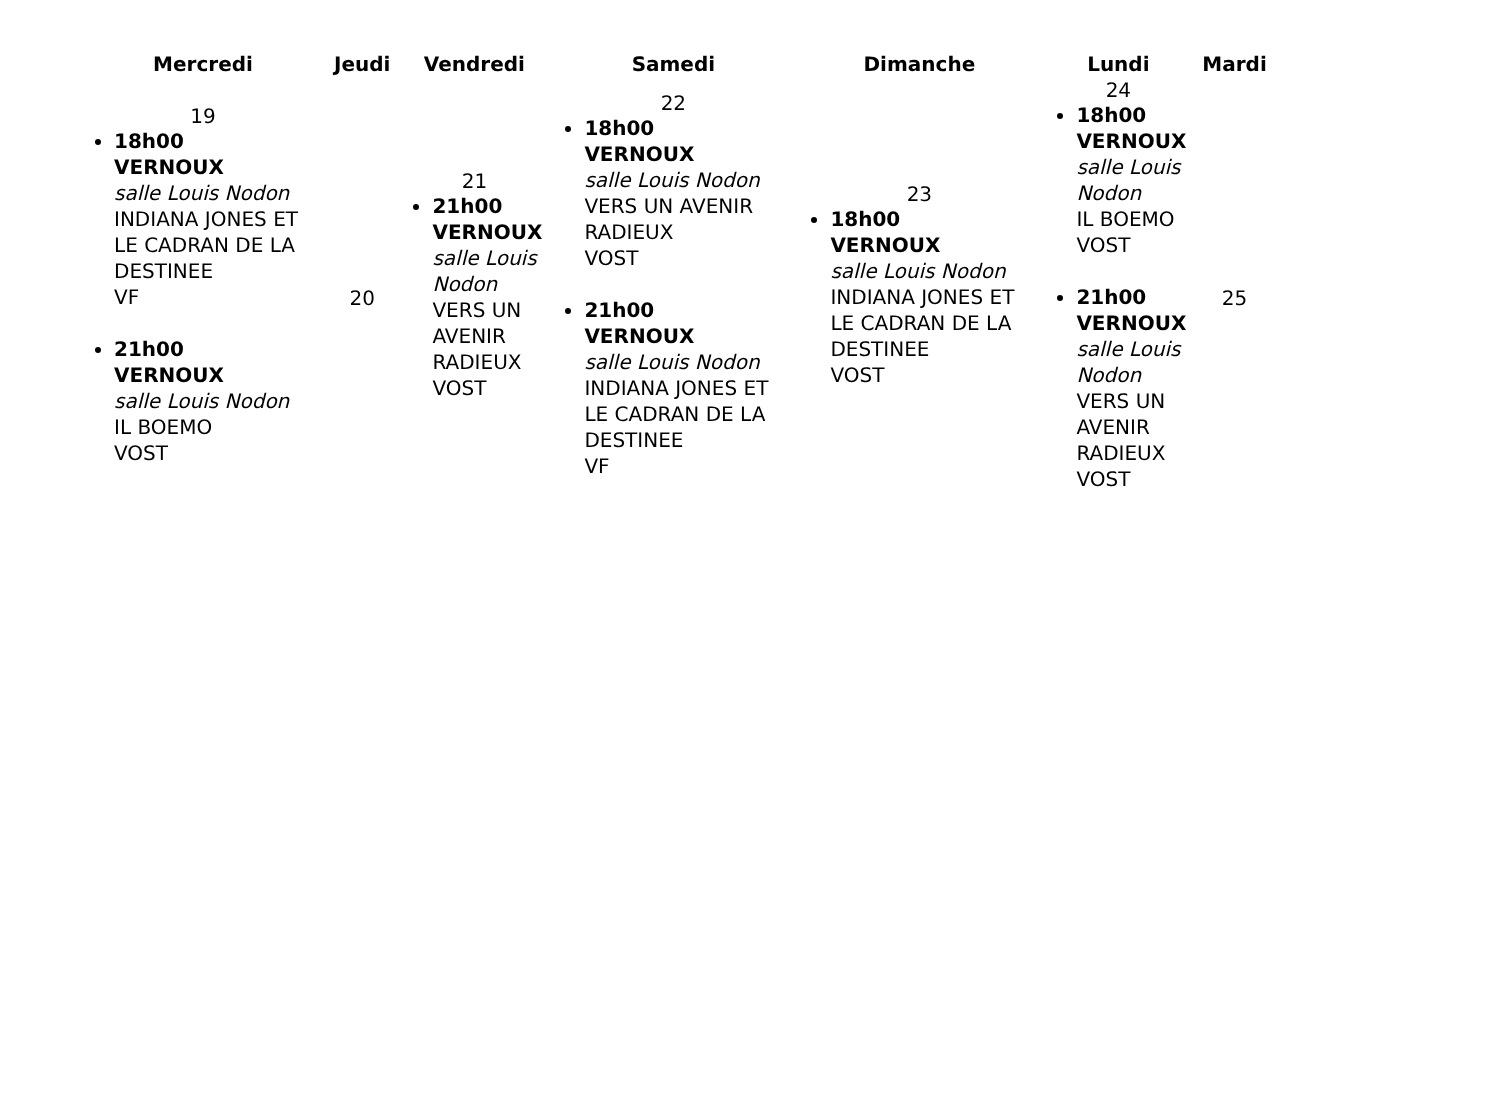| Mercredi | Jeudi | Vendredi | Samedi | Dimanche | Lundi | Mardi |
| --- | --- | --- | --- | --- | --- | --- |
| 19 18h00 VERNOUX salle Louis Nodon INDIANA JONES ET LE CADRAN DE LA DESTINEE VF 21h00 VERNOUX salle Louis Nodon IL BOEMO VOST | 20 | 21 21h00 VERNOUX salle Louis Nodon VERS UN AVENIR RADIEUX VOST | 22 18h00 VERNOUX salle Louis Nodon VERS UN AVENIR RADIEUX VOST 21h00 VERNOUX salle Louis Nodon INDIANA JONES ET LE CADRAN DE LA DESTINEE VF | 23 18h00 VERNOUX salle Louis Nodon INDIANA JONES ET LE CADRAN DE LA DESTINEE VOST | 24 18h00 VERNOUX salle Louis Nodon IL BOEMO VOST 21h00 VERNOUX salle Louis Nodon VERS UN AVENIR RADIEUX VOST | 25 |